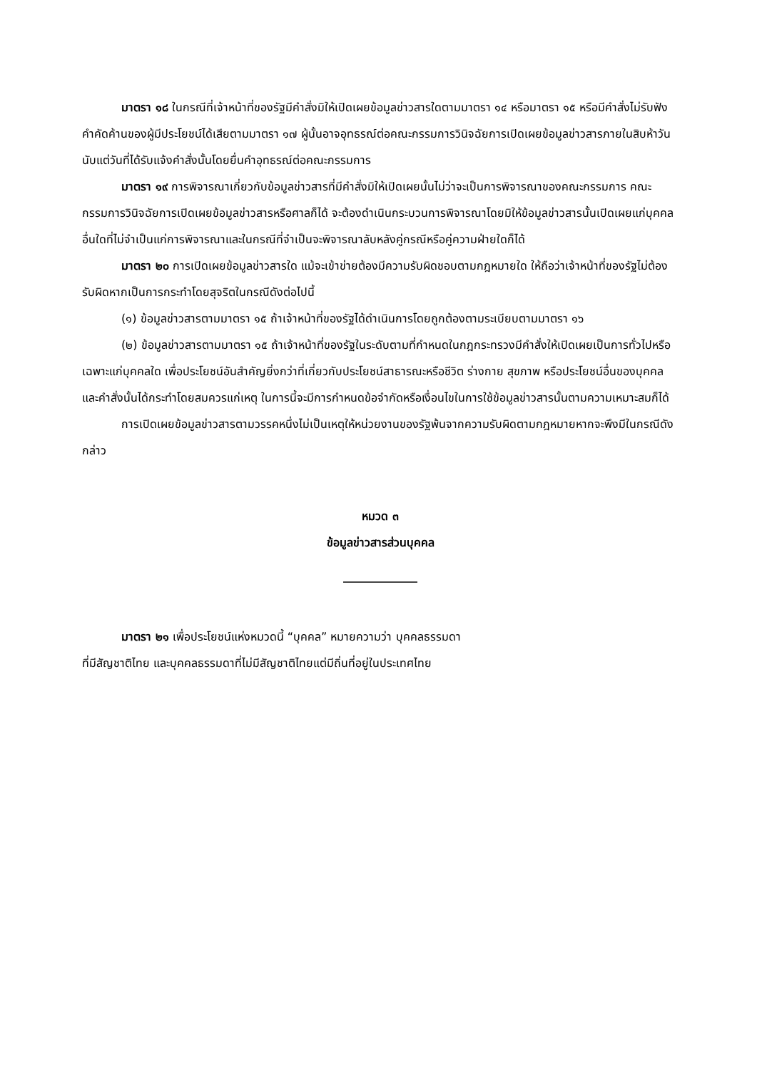มาตรา ๑๘ ในกรณีที่เจ้าหน้าที่ของรัฐมีคำสั่งมิให้เปิดเผยข้อมูลข่าวสารใดตามมาตรา ๑๔ หรือมาตรา ๑๕ หรือมีคำสั่งไม่รับฟังคำคัดค้านของผู้มีประโยชน์ได้เสียตามมาตรา ๑๗ ผู้นั้นอาจอุทธรณ์ต่อคณะกรรมการวินิจฉัยการเปิดเผยข้อมูลข่าวสารภายในสิบห้าวันนับแต่วันที่ได้รับแจ้งคำสั่งนั้นโดยยื่นคำอุทธรณ์ต่อคณะกรรมการ
มาตรา ๑๙ การพิจารณาเกี่ยวกับข้อมูลข่าวสารที่มีคำสั่งมิให้เปิดเผยนั้นไม่ว่าจะเป็นการพิจารณาของคณะกรรมการ คณะกรรมการวินิจฉัยการเปิดเผยข้อมูลข่าวสารหรือศาลก็ได้ จะต้องดำเนินกระบวนการพิจารณาโดยมิให้ข้อมูลข่าวสารนั้นเปิดเผยแก่บุคคลอื่นใดที่ไม่จำเป็นแก่การพิจารณาและในกรณีที่จำเป็นจะพิจารณาลับหลังคู่กรณีหรือคู่ความฝ่ายใดก็ได้
มาตรา ๒๐ การเปิดเผยข้อมูลข่าวสารใด แม้จะเข้าข่ายต้องมีความรับผิดชอบตามกฎหมายใด ให้ถือว่าเจ้าหน้าที่ของรัฐไม่ต้องรับผิดหากเป็นการกระทำโดยสุจริตในกรณีดังต่อไปนี้
(๑) ข้อมูลข่าวสารตามมาตรา ๑๕ ถ้าเจ้าหน้าที่ของรัฐได้ดำเนินการโดยถูกต้องตามระเบียบตามมาตรา ๑๖
(๒) ข้อมูลข่าวสารตามมาตรา ๑๕ ถ้าเจ้าหน้าที่ของรัฐในระดับตามที่กำหนดในกฎกระทรวงมีคำสั่งให้เปิดเผยเป็นการทั่วไปหรือเฉพาะแก่บุคคลใด เพื่อประโยชน์อันสำคัญยิ่งกว่าที่เกี่ยวกับประโยชน์สาธารณะหรือชีวิต ร่างกาย สุขภาพ หรือประโยชน์อื่นของบุคคล และคำสั่งนั้นได้กระทำโดยสมควรแก่เหตุ ในการนี้จะมีการกำหนดข้อจำกัดหรือเงื่อนไขในการใช้ข้อมูลข่าวสารนั้นตามความเหมาะสมก็ได้
การเปิดเผยข้อมูลข่าวสารตามวรรคหนึ่งไม่เป็นเหตุให้หน่วยงานของรัฐพ้นจากความรับผิดตามกฎหมายหากจะพึงมีในกรณีดังกล่าว
หมวด ๓
ข้อมูลข่าวสารส่วนบุคคล
_____________
มาตรา ๒๑ เพื่อประโยชน์แห่งหมวดนี้ “บุคคล” หมายความว่า บุคคลธรรมดา
ที่มีสัญชาติไทย และบุคคลธรรมดาที่ไม่มีสัญชาติไทยแต่มีถิ่นที่อยู่ในประเทศไทย